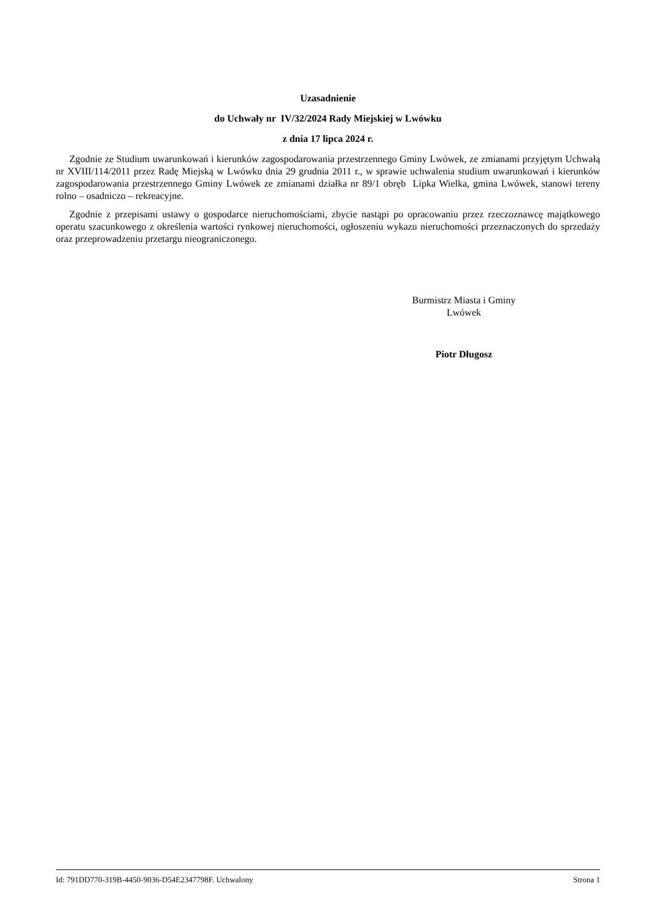Uzasadnienie
do Uchwały nr IV/32/2024 Rady Miejskiej w Lwówku
z dnia 17 lipca 2024 r.
Zgodnie ze Studium uwarunkowań i kierunków zagospodarowania przestrzennego Gminy Lwówek, ze zmianami przyjętym Uchwałą nr XVIII/114/2011 przez Radę Miejską w Lwówku dnia 29 grudnia 2011 r., w sprawie uchwalenia studium uwarunkowań i kierunków zagospodarowania przestrzennego Gminy Lwówek ze zmianami działka nr 89/1 obręb Lipka Wielka, gmina Lwówek, stanowi tereny rolno – osadniczo – rekreacyjne.
Zgodnie z przepisami ustawy o gospodarce nieruchomościami, zbycie nastąpi po opracowaniu przez rzeczoznawcę majątkowego operatu szacunkowego z określenia wartości rynkowej nieruchomości, ogłoszeniu wykazu nieruchomości przeznaczonych do sprzedaży oraz przeprowadzeniu przetargu nieograniczonego.
Burmistrz Miasta i Gminy
Lwówek
Piotr Długosz
Id: 791DD770-319B-4450-9036-D54E2347798F. Uchwalony Strona 1